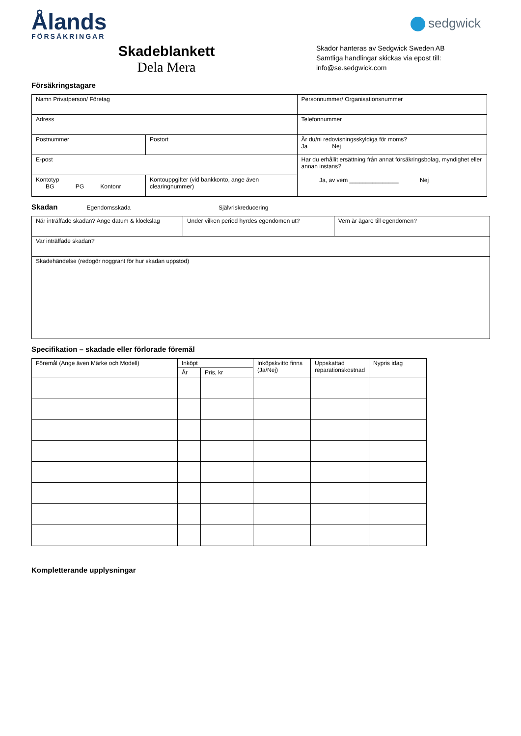Ålands
FÖRSÄKRINGAR
sedgwick
Skadeblankett
Dela Mera
Skador hanteras av Sedgwick Sweden AB
Samtliga handlingar skickas via epost till:
info@se.sedgwick.com
Försäkringstagare
| Namn Privatperson/ Företag | | Personnummer/ Organisationsnummer |
| Adress | | Telefonnummer |
| Postnummer | Postort | Är du/ni redovisningsskyldiga för moms? Ja Nej |
| E-post | | Har du erhållit ersättning från annat försäkringsbolag, myndighet eller annan instans? Ja, av vem _______________ Nej |
| Kontotyp BG PG Kontonr | Kontouppgifter (vid bankkonto, ange även clearingnummer) | |
Skadan Egendomsskada Självriskreducering
| När inträffade skadan? Ange datum & klockslag | Under vilken period hyrdes egendomen ut? | Vem är ägare till egendomen? |
| Var inträffade skadan? | | |
| Skadehändelse (redogör noggrant för hur skadan uppstod) | | |
Specifikation – skadade eller förlorade föremål
| Föremål (Ange även Märke och Modell) | Inköpt | | Inköpskvitto finns (Ja/Nej) | Uppskattad reparationskostnad | Nypris idag |
| --- | --- | --- | --- | --- | --- |
| | År | Pris, kr | | | |
Kompletterande upplysningar